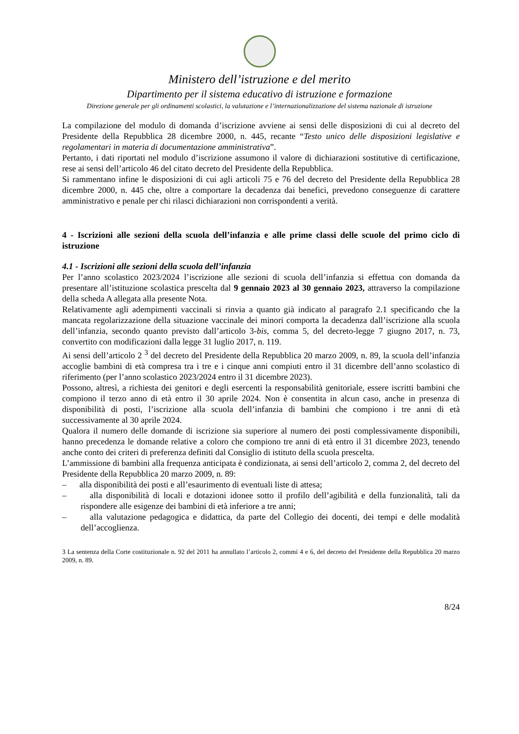Ministero dell’istruzione e del merito
Dipartimento per il sistema educativo di istruzione e formazione
Direzione generale per gli ordinamenti scolastici, la valutazione e l’internazionalizzazione del sistema nazionale di istruzione
La compilazione del modulo di domanda d’iscrizione avviene ai sensi delle disposizioni di cui al decreto del Presidente della Repubblica 28 dicembre 2000, n. 445, recante “Testo unico delle disposizioni legislative e regolamentari in materia di documentazione amministrativa”.
Pertanto, i dati riportati nel modulo d’iscrizione assumono il valore di dichiarazioni sostitutive di certificazione, rese ai sensi dell’articolo 46 del citato decreto del Presidente della Repubblica.
Si rammentano infine le disposizioni di cui agli articoli 75 e 76 del decreto del Presidente della Repubblica 28 dicembre 2000, n. 445 che, oltre a comportare la decadenza dai benefici, prevedono conseguenze di carattere amministrativo e penale per chi rilasci dichiarazioni non corrispondenti a verità.
4 - Iscrizioni alle sezioni della scuola dell’infanzia e alle prime classi delle scuole del primo ciclo di istruzione
4.1 - Iscrizioni alle sezioni della scuola dell’infanzia
Per l’anno scolastico 2023/2024 l’iscrizione alle sezioni di scuola dell’infanzia si effettua con domanda da presentare all’istituzione scolastica prescelta dal 9 gennaio 2023 al 30 gennaio 2023, attraverso la compilazione della scheda A allegata alla presente Nota.
Relativamente agli adempimenti vaccinali si rinvia a quanto già indicato al paragrafo 2.1 specificando che la mancata regolarizzazione della situazione vaccinale dei minori comporta la decadenza dall’iscrizione alla scuola dell’infanzia, secondo quanto previsto dall’articolo 3-bis, comma 5, del decreto-legge 7 giugno 2017, n. 73, convertito con modificazioni dalla legge 31 luglio 2017, n. 119.
Ai sensi dell’articolo 2 <sup>3</sup> del decreto del Presidente della Repubblica 20 marzo 2009, n. 89, la scuola dell’infanzia accoglie bambini di età compresa tra i tre e i cinque anni compiuti entro il 31 dicembre dell’anno scolastico di riferimento (per l’anno scolastico 2023/2024 entro il 31 dicembre 2023).
Possono, altresì, a richiesta dei genitori e degli esercenti la responsabilità genitoriale, essere iscritti bambini che compiono il terzo anno di età entro il 30 aprile 2024. Non è consentita in alcun caso, anche in presenza di disponibilità di posti, l’iscrizione alla scuola dell’infanzia di bambini che compiono i tre anni di età successivamente al 30 aprile 2024.
Qualora il numero delle domande di iscrizione sia superiore al numero dei posti complessivamente disponibili, hanno precedenza le domande relative a coloro che compiono tre anni di età entro il 31 dicembre 2023, tenendo anche conto dei criteri di preferenza definiti dal Consiglio di istituto della scuola prescelta.
L’ammissione di bambini alla frequenza anticipata è condizionata, ai sensi dell’articolo 2, comma 2, del decreto del Presidente della Repubblica 20 marzo 2009, n. 89:
– alla disponibilità dei posti e all’esaurimento di eventuali liste di attesa;
– alla disponibilità di locali e dotazioni idonee sotto il profilo dell’agibilità e della funzionalità, tali da rispondere alle esigenze dei bambini di età inferiore a tre anni;
– alla valutazione pedagogica e didattica, da parte del Collegio dei docenti, dei tempi e delle modalità dell’accoglienza.
3 La sentenza della Corte costituzionale n. 92 del 2011 ha annullato l’articolo 2, commi 4 e 6, del decreto del Presidente della Repubblica 20 marzo 2009, n. 89.
8/24